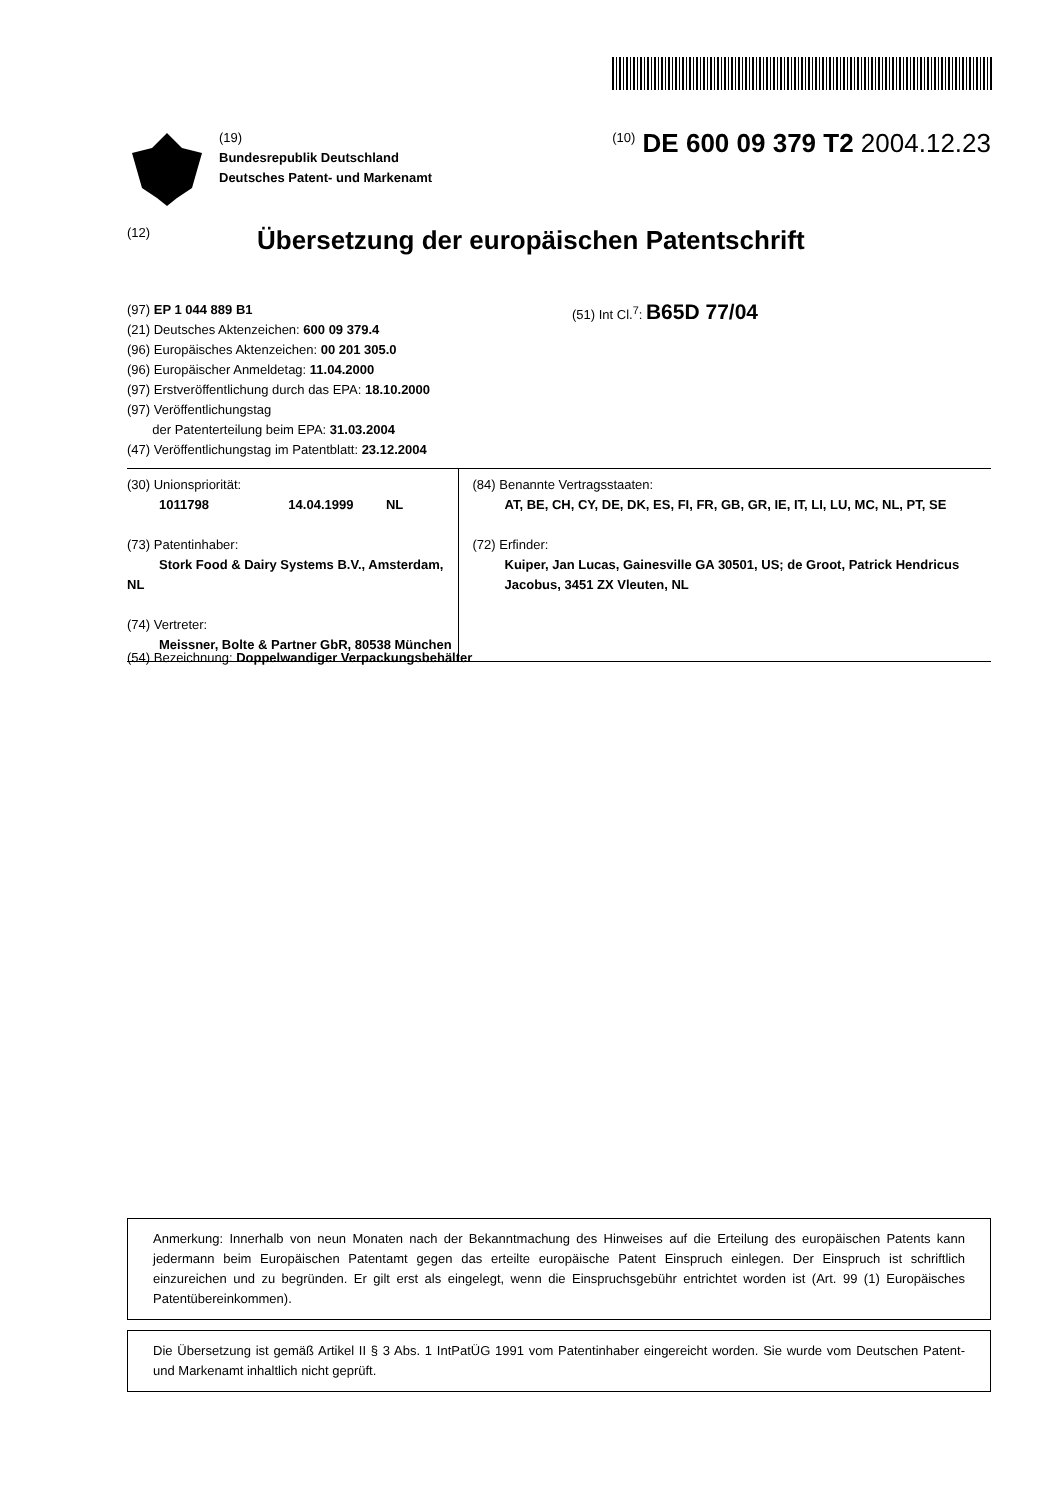(19)
Bundesrepublik Deutschland
Deutsches Patent- und Markenamt
<sup>(10)</sup> DE 600 09 379 T2 2004.12.23
(12)
Übersetzung der europäischen Patentschrift
(97) EP 1 044 889 B1
(21) Deutsches Aktenzeichen: 600 09 379.4
(96) Europäisches Aktenzeichen: 00 201 305.0
(96) Europäischer Anmeldetag: 11.04.2000
(97) Erstveröffentlichung durch das EPA: 18.10.2000
(97) Veröffentlichungstag
der Patenterteilung beim EPA: 31.03.2004
(47) Veröffentlichungstag im Patentblatt: 23.12.2004
(51) Int Cl.<sup>7</sup>: B65D 77/04
(30) Unionspriorität:
1011798 14.04.1999 NL
(73) Patentinhaber:
Stork Food & Dairy Systems B.V., Amsterdam, NL
(74) Vertreter:
Meissner, Bolte & Partner GbR, 80538 München
(84) Benannte Vertragsstaaten:
AT, BE, CH, CY, DE, DK, ES, FI, FR, GB, GR, IE, IT, LI, LU, MC, NL, PT, SE
(72) Erfinder:
Kuiper, Jan Lucas, Gainesville GA 30501, US; de Groot, Patrick Hendricus Jacobus, 3451 ZX Vleuten, NL
(54) Bezeichnung: Doppelwandiger Verpackungsbehälter
Anmerkung: Innerhalb von neun Monaten nach der Bekanntmachung des Hinweises auf die Erteilung des europäischen Patents kann jedermann beim Europäischen Patentamt gegen das erteilte europäische Patent Einspruch einlegen. Der Einspruch ist schriftlich einzureichen und zu begründen. Er gilt erst als eingelegt, wenn die Einspruchsgebühr entrichtet worden ist (Art. 99 (1) Europäisches Patentübereinkommen).
Die Übersetzung ist gemäß Artikel II § 3 Abs. 1 IntPatÜG 1991 vom Patentinhaber eingereicht worden. Sie wurde vom Deutschen Patent- und Markenamt inhaltlich nicht geprüft.